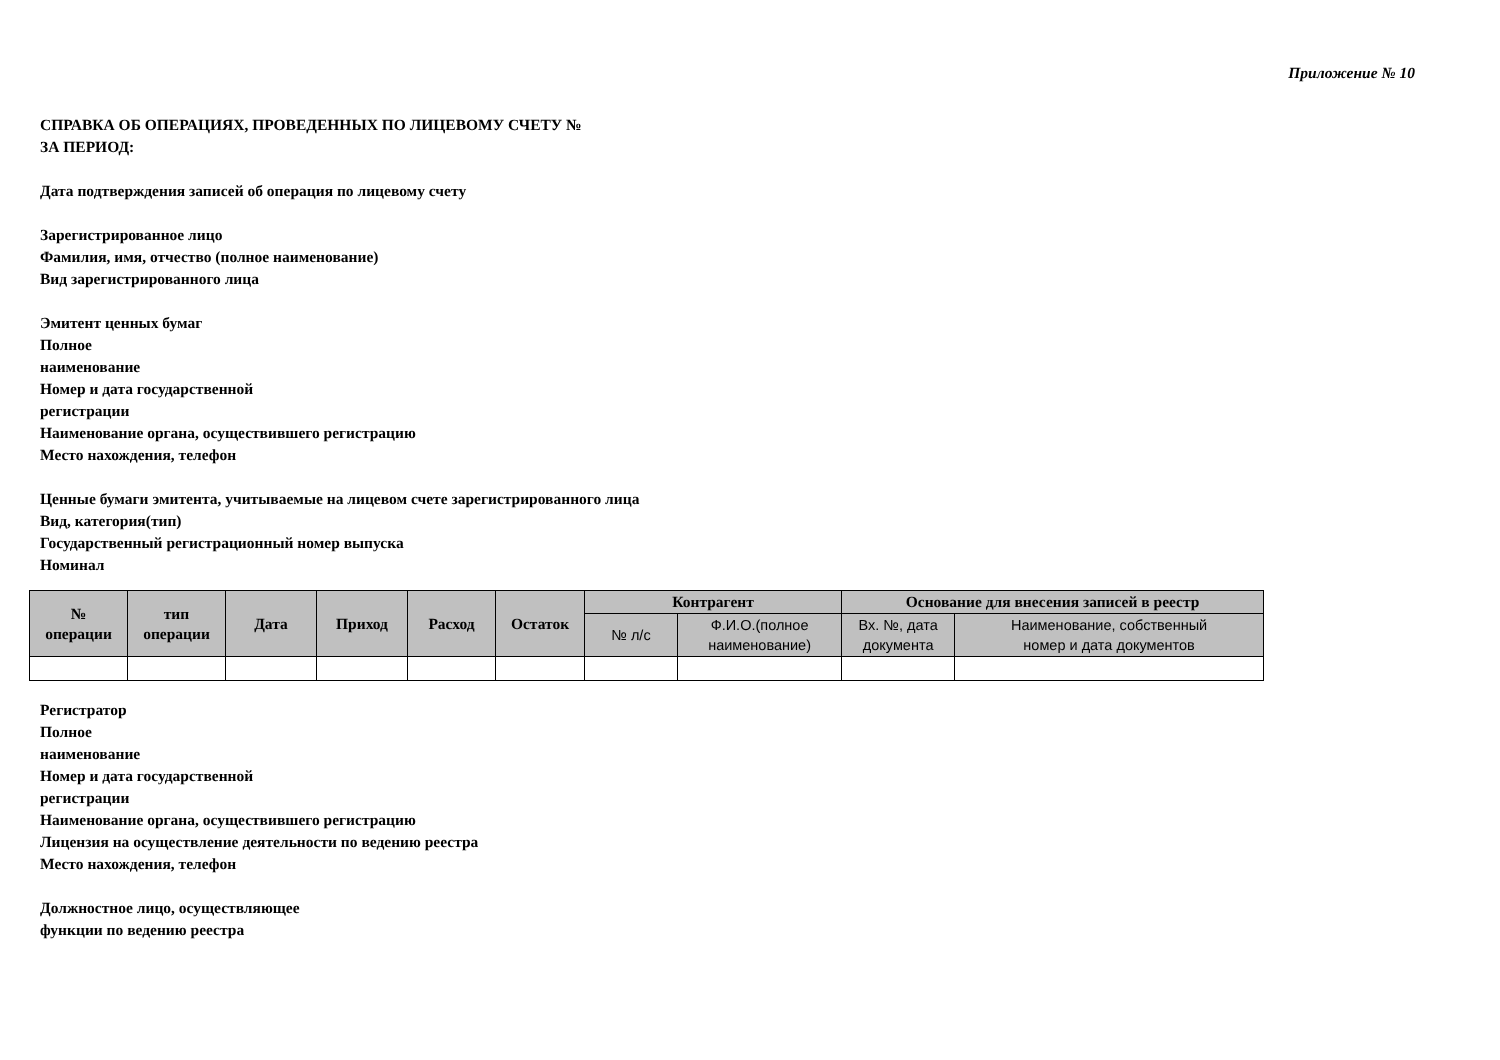Приложение № 10
СПРАВКА ОБ ОПЕРАЦИЯХ, ПРОВЕДЕННЫХ ПО ЛИЦЕВОМУ СЧЕТУ №
ЗА ПЕРИОД:
Дата подтверждения записей об операция по лицевому счету
Зарегистрированное лицо
Фамилия, имя, отчество (полное наименование)
Вид зарегистрированного лица
Эмитент ценных бумаг
Полное
наименование
Номер и дата государственной
регистрации
Наименование органа, осуществившего регистрацию
Место нахождения, телефон
Ценные бумаги эмитента, учитываемые на лицевом счете зарегистрированного лица
Вид, категория(тип)
Государственный регистрационный номер выпуска
Номинал
| № операции | тип операции | Дата | Приход | Расход | Остаток | Контрагент | | Основание для внесения записей в реестр | |
| --- | --- | --- | --- | --- | --- | --- | --- | --- | --- |
| | | | | | | № л/с | Ф.И.О.(полное наименование) | Вх. №, дата документа | Наименование, собственный номер и дата документов |
Регистратор
Полное
наименование
Номер и дата государственной
регистрации
Наименование органа, осуществившего регистрацию
Лицензия на осуществление деятельности по ведению реестра
Место нахождения, телефон
Должностное лицо, осуществляющее
функции по ведению реестра